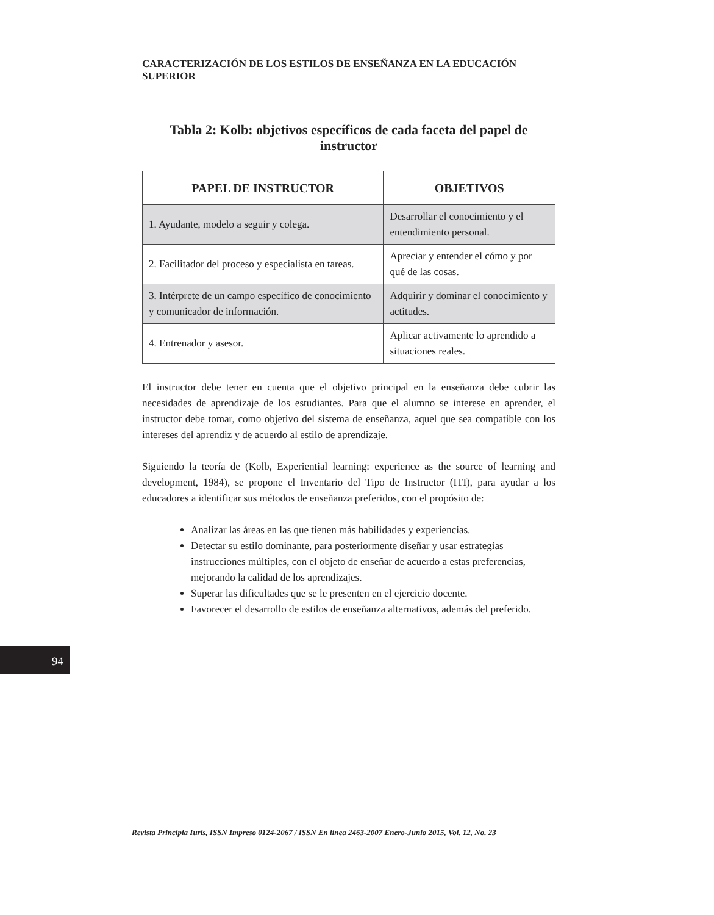CARACTERIZACIÓN DE LOS ESTILOS DE ENSEÑANZA EN LA EDUCACIÓN SUPERIOR
Tabla 2: Kolb: objetivos específicos de cada faceta del papel de instructor
| PAPEL DE INSTRUCTOR | OBJETIVOS |
| --- | --- |
| 1. Ayudante, modelo a seguir y colega. | Desarrollar el conocimiento y el entendimiento personal. |
| 2. Facilitador del proceso y especialista en tareas. | Apreciar y entender el cómo y por qué de las cosas. |
| 3. Intérprete de un campo específico de conocimiento y comunicador de información. | Adquirir y dominar el conocimiento y actitudes. |
| 4. Entrenador y asesor. | Aplicar activamente lo aprendido a situaciones reales. |
El instructor debe tener en cuenta que el objetivo principal en la enseñanza debe cubrir las necesidades de aprendizaje de los estudiantes. Para que el alumno se interese en aprender, el instructor debe tomar, como objetivo del sistema de enseñanza, aquel que sea compatible con los intereses del aprendiz y de acuerdo al estilo de aprendizaje.
Siguiendo la teoría de (Kolb, Experiential learning: experience as the source of learning and development, 1984), se propone el Inventario del Tipo de Instructor (ITI), para ayudar a los educadores a identificar sus métodos de enseñanza preferidos, con el propósito de:
Analizar las áreas en las que tienen más habilidades y experiencias.
Detectar su estilo dominante, para posteriormente diseñar y usar estrategias instrucciones múltiples, con el objeto de enseñar de acuerdo a estas preferencias, mejorando la calidad de los aprendizajes.
Superar las dificultades que se le presenten en el ejercicio docente.
Favorecer el desarrollo de estilos de enseñanza alternativos, además del preferido.
94
Revista Principia Iuris, ISSN Impreso 0124-2067 / ISSN En línea 2463-2007 Enero-Junio 2015, Vol. 12, No. 23